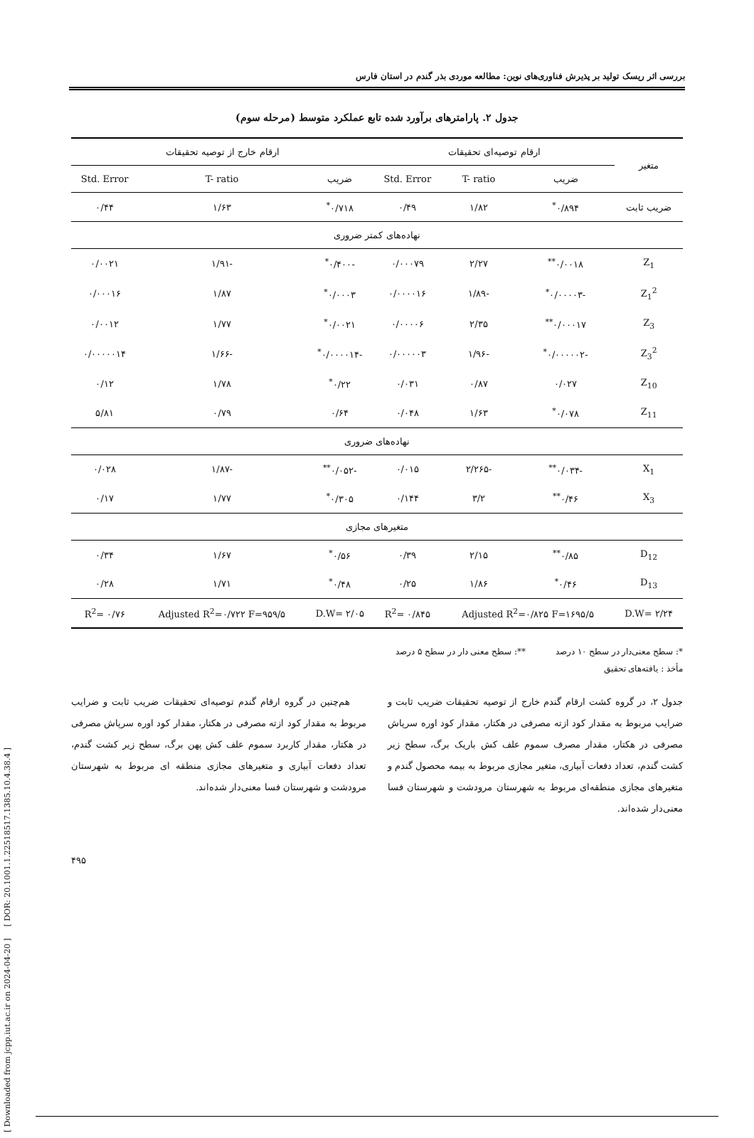بررسی اثر ریسک تولید بر پذیرش فناوری‌های نوین: مطالعه موردی بذر گندم در استان فارس
جدول ۲. پارامترهای برآورد شده تابع عملکرد متوسط (مرحله سوم)
| متغیر | ارقام توصیه‌ای تحقیقات | | | ارقام خارج از توصیه تحقیقات | | |
| --- | --- | --- | --- | --- | --- | --- |
| | ضریب | T- ratio | Std. Error | ضریب | T- ratio | Std. Error |
| ضریب ثابت | ۰/۸۹۴<sup>*</sup> | ۱/۸۲ | ۰/۴۹ | ۰/۷۱۸<sup>*</sup> | ۱/۶۳ | ۰/۴۴ |
| نهاده‌های کمتر ضروری | | | | | | |
| Z<sub>1</sub> | ۰/۰۰۱۸<sup>**</sup> | ۲/۲۷ | ۰/۰۰۰۷۹ | -۰/۴۰۰<sup>*</sup> | -۱/۹۱ | ۰/۰۰۲۱ |
| Z<sub>1</sub><sup>2</sup> | -۰/۰۰۰۰۳<sup>*</sup> | -۱/۸۹ | ۰/۰۰۰۰۱۶ | ۰/۰۰۰۳<sup>*</sup> | ۱/۸۷ | ۰/۰۰۰۱۶ |
| Z<sub>3</sub> | ۰/۰۰۰۱۷<sup>**</sup> | ۲/۳۵ | ۰/۰۰۰۰۶ | ۰/۰۰۲۱<sup>*</sup> | ۱/۷۷ | ۰/۰۰۱۲ |
| Z<sub>3</sub><sup>2</sup> | -۰/۰۰۰۰۰۲<sup>*</sup> | -۱/۹۶ | ۰/۰۰۰۰۰۳ | -۰/۰۰۰۰۱۴<sup>*</sup> | -۱/۶۶ | ۰/۰۰۰۰۰۱۴ |
| Z<sub>10</sub> | ۰/۰۲۷ | ۰/۸۷ | ۰/۰۳۱ | ۰/۲۲<sup>*</sup> | ۱/۷۸ | ۰/۱۲ |
| Z<sub>11</sub> | ۰/۰۷۸<sup>*</sup> | ۱/۶۳ | ۰/۰۴۸ | ۰/۶۴ | ۰/۷۹ | ۵/۸۱ |
| نهاده‌های ضروری | | | | | | |
| X<sub>1</sub> | -۰/۰۳۴<sup>**</sup> | -۲/۲۶۵ | ۰/۰۱۵ | -۰/۰۵۲<sup>**</sup> | -۱/۸۷ | ۰/۰۲۸ |
| X<sub>3</sub> | ۰/۴۶<sup>**</sup> | ۳/۲ | ۰/۱۴۴ | ۰/۳۰۵<sup>*</sup> | ۱/۷۷ | ۰/۱۷ |
| متغیرهای مجازی | | | | | | |
| D<sub>12</sub> | ۰/۸۵<sup>**</sup> | ۲/۱۵ | ۰/۳۹ | ۰/۵۶<sup>*</sup> | ۱/۶۷ | ۰/۳۴ |
| D<sub>13</sub> | ۰/۴۶<sup>*</sup> | ۱/۸۶ | ۰/۲۵ | ۰/۴۸<sup>*</sup> | ۱/۷۱ | ۰/۲۸ |
| D.W= ۲/۲۴ | Adjusted R<sup>2</sup>=۰/۸۲۵ F=۱۶۹۵/۵ | | R<sup>2</sup>= ۰/۸۴۵ | D.W= ۲/۰۵ | Adjusted R<sup>2</sup>=۰/۷۲۲ F=۹۵۹/۵ | R<sup>2</sup>= ۰/۷۶ |
*: سطح معنی‌دار در سطح ۱۰ درصد **: سطح معنی دار در سطح ۵ درصد
مأخذ : یافته‌های تحقیق
جدول ۲، در گروه کشت ارقام گندم خارج از توصیه تحقیقات ضریب ثابت و ضرایب مربوط به مقدار کود ازته مصرفی در هکتار، مقدار کود اوره سرپاش مصرفی در هکتار، مقدار مصرف سموم علف کش باریک برگ، سطح زیر کشت گندم، تعداد دفعات آبیاری، متغیر مجازی مربوط به بیمه محصول گندم و متغیرهای مجازی منطقه‌ای مربوط به شهرستان مرودشت و شهرستان فسا معنی‌دار شده‌اند.
هم‌چنین در گروه ارقام گندم توصیه‌ای تحقیقات ضریب ثابت و ضرایب مربوط به مقدار کود ازته مصرفی در هکتار، مقدار کود اوره سرپاش مصرفی در هکتار، مقدار کاربرد سموم علف کش پهن برگ، سطح زیر کشت گندم، تعداد دفعات آبیاری و متغیرهای مجازی منطقه ای مربوط به شهرستان مرودشت و شهرستان فسا معنی‌دار شده‌اند.
۴۹۵
[ DOR: 20.1001.1.22518517.1385.10.4.38.4 ]
[ Downloaded from jcpp.iut.ac.ir on 2024-04-20 ]